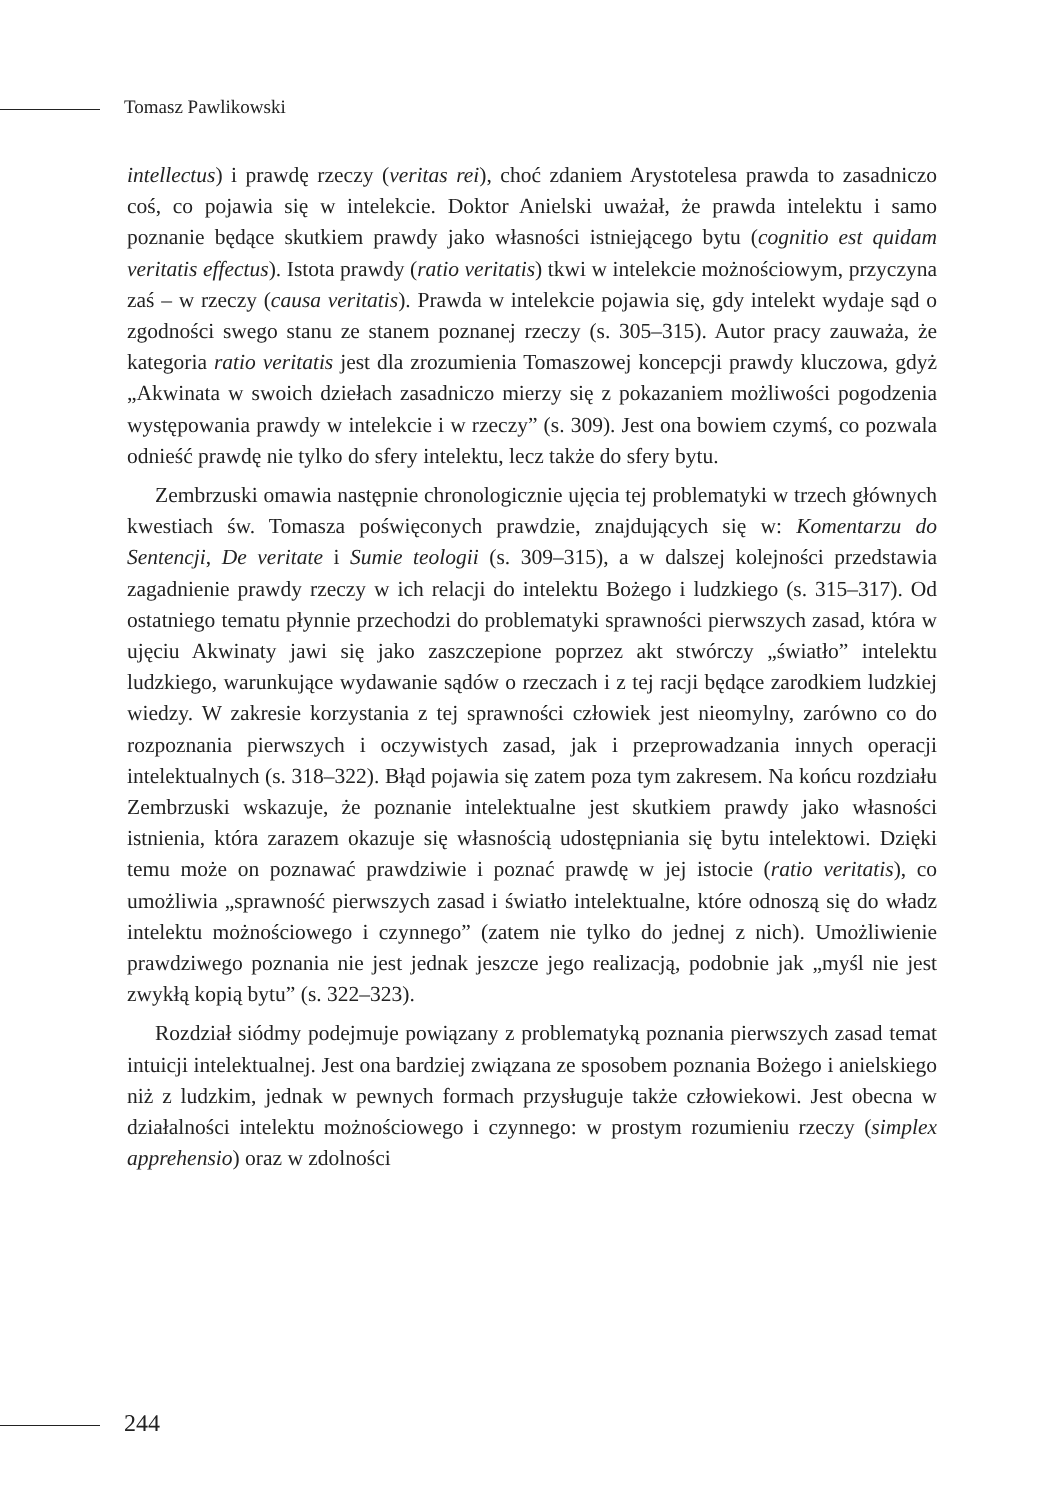Tomasz Pawlikowski
intellectus) i prawdę rzeczy (veritas rei), choć zdaniem Arystotelesa prawda to zasadniczo coś, co pojawia się w intelekcie. Doktor Anielski uważał, że prawda intelektu i samo poznanie będące skutkiem prawdy jako własności istniejącego bytu (cognitio est quidam veritatis effectus). Istota prawdy (ratio veritatis) tkwi w intelekcie możnościowym, przyczyna zaś – w rzeczy (causa veritatis). Prawda w intelekcie pojawia się, gdy intelekt wydaje sąd o zgodności swego stanu ze stanem poznanej rzeczy (s. 305–315). Autor pracy zauważa, że kategoria ratio veritatis jest dla zrozumienia Tomaszowej koncepcji prawdy kluczowa, gdyż „Akwinata w swoich dziełach zasadniczo mierzy się z pokazaniem możliwości pogodzenia występowania prawdy w intelekcie i w rzeczy” (s. 309). Jest ona bowiem czymś, co pozwala odnieść prawdę nie tylko do sfery intelektu, lecz także do sfery bytu.
Zembrzuski omawia następnie chronologicznie ujęcia tej problematyki w trzech głównych kwestiach św. Tomasza poświęconych prawdzie, znajdujących się w: Komentarzu do Sentencji, De veritate i Sumie teologii (s. 309–315), a w dalszej kolejności przedstawia zagadnienie prawdy rzeczy w ich relacji do intelektu Bożego i ludzkiego (s. 315–317). Od ostatniego tematu płynnie przechodzi do problematyki sprawności pierwszych zasad, która w ujęciu Akwinaty jawi się jako zaszczepione poprzez akt stwórczy „światło” intelektu ludzkiego, warunkujące wydawanie sądów o rzeczach i z tej racji będące zarodkiem ludzkiej wiedzy. W zakresie korzystania z tej sprawności człowiek jest nieomylny, zarówno co do rozpoznania pierwszych i oczywistych zasad, jak i przeprowadzania innych operacji intelektualnych (s. 318–322). Błąd pojawia się zatem poza tym zakresem. Na końcu rozdziału Zembrzuski wskazuje, że poznanie intelektualne jest skutkiem prawdy jako własności istnienia, która zarazem okazuje się własnością udostępniania się bytu intelektowi. Dzięki temu może on poznawać prawdziwie i poznać prawdę w jej istocie (ratio veritatis), co umożliwia „sprawność pierwszych zasad i światło intelektualne, które odnoszą się do władz intelektu możnościowego i czynnego” (zatem nie tylko do jednej z nich). Umożliwienie prawdziwego poznania nie jest jednak jeszcze jego realizacją, podobnie jak „myśl nie jest zwykłą kopią bytu” (s. 322–323).
Rozdział siódmy podejmuje powiązany z problematyką poznania pierwszych zasad temat intuicji intelektualnej. Jest ona bardziej związana ze sposobem poznania Bożego i anielskiego niż z ludzkim, jednak w pewnych formach przysługuje także człowiekowi. Jest obecna w działalności intelektu możnościowego i czynnego: w prostym rozumieniu rzeczy (simplex apprehensio) oraz w zdolności
244